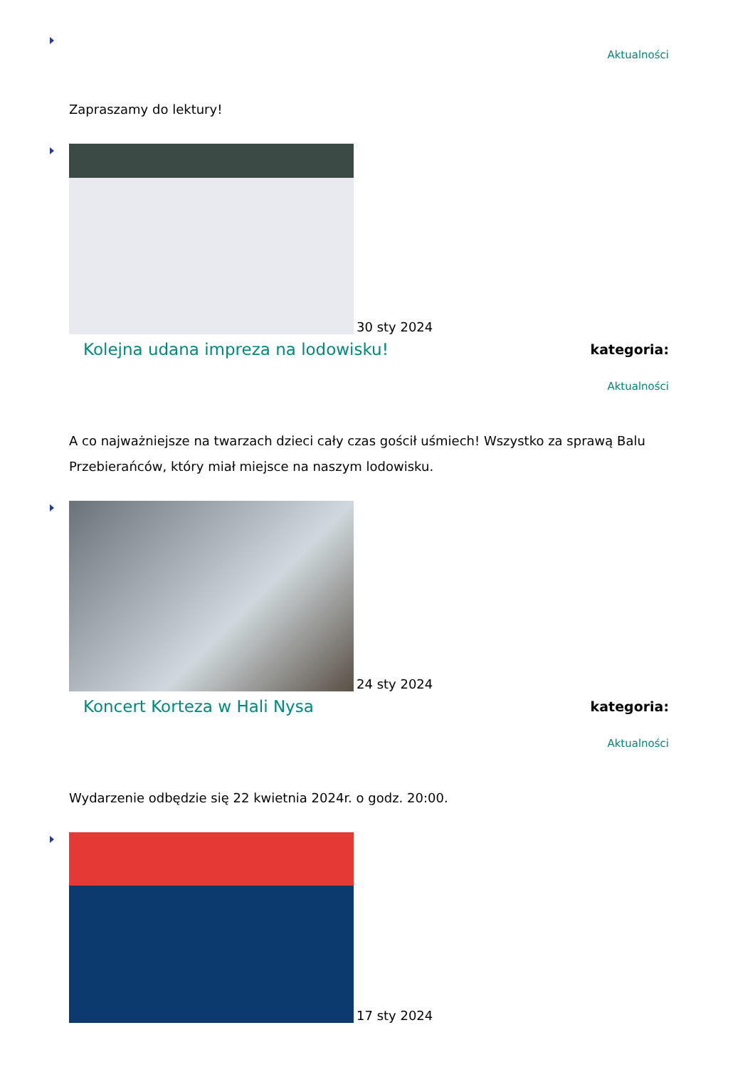Aktualności
Zapraszamy do lektury!
30 sty 2024
Kolejna udana impreza na lodowisku! kategoria:
Aktualności
A co najważniejsze na twarzach dzieci cały czas gościł uśmiech! Wszystko za sprawą Balu Przebierańców, który miał miejsce na naszym lodowisku.
24 sty 2024
Koncert Korteza w Hali Nysa kategoria:
Aktualności
Wydarzenie odbędzie się 22 kwietnia 2024r. o godz. 20:00.
17 sty 2024